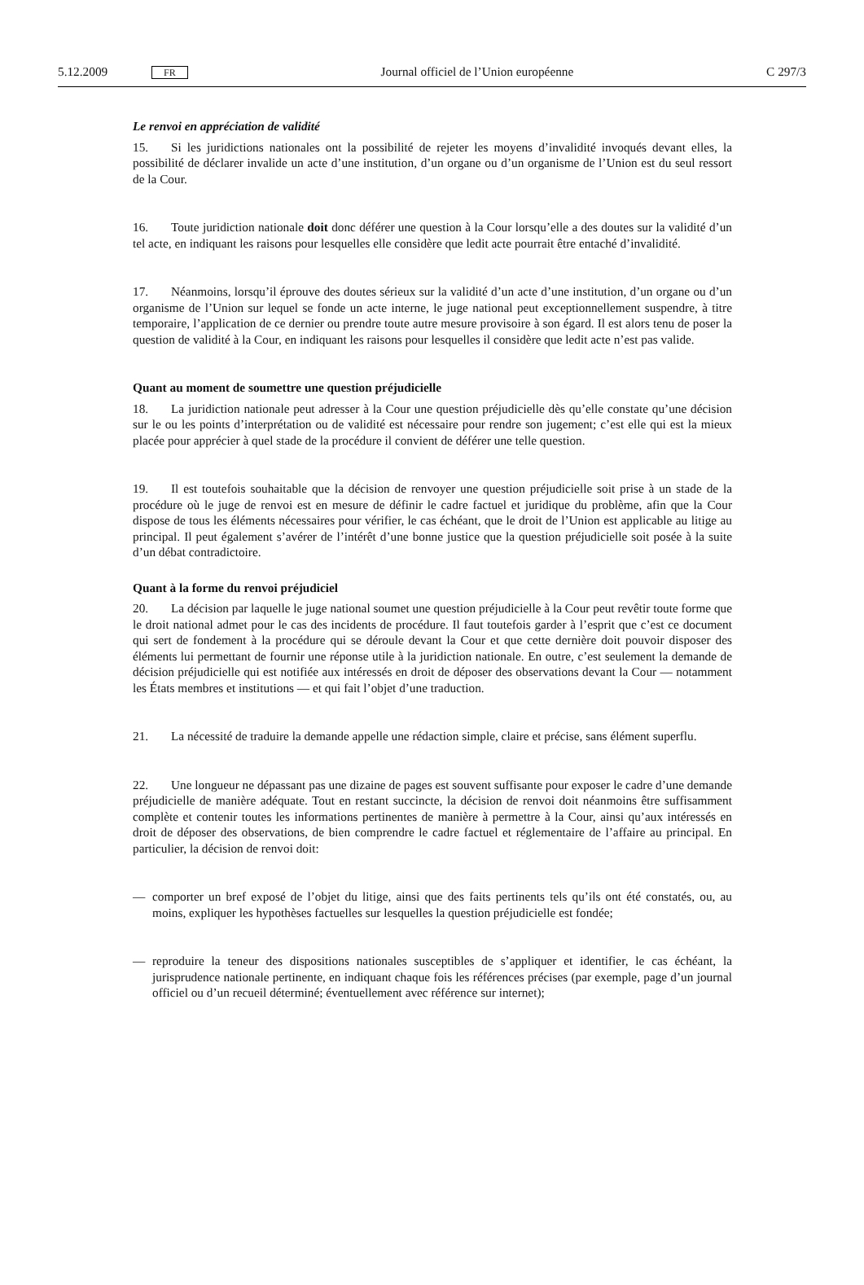5.12.2009 FR Journal officiel de l’Union européenne C 297/3
Le renvoi en appréciation de validité
15. Si les juridictions nationales ont la possibilité de rejeter les moyens d’invalidité invoqués devant elles, la possibilité de déclarer invalide un acte d’une institution, d’un organe ou d’un organisme de l’Union est du seul ressort de la Cour.
16. Toute juridiction nationale doit donc déférer une question à la Cour lorsqu’elle a des doutes sur la validité d’un tel acte, en indiquant les raisons pour lesquelles elle considère que ledit acte pourrait être entaché d’invalidité.
17. Néanmoins, lorsqu’il éprouve des doutes sérieux sur la validité d’un acte d’une institution, d’un organe ou d’un organisme de l’Union sur lequel se fonde un acte interne, le juge national peut exception­nellement suspendre, à titre temporaire, l’application de ce dernier ou prendre toute autre mesure provisoire à son égard. Il est alors tenu de poser la question de validité à la Cour, en indiquant les raisons pour lesquelles il considère que ledit acte n’est pas valide.
Quant au moment de soumettre une question préjudicielle
18. La juridiction nationale peut adresser à la Cour une question préjudicielle dès qu’elle constate qu’une décision sur le ou les points d’interprétation ou de validité est nécessaire pour rendre son jugement; c’est elle qui est la mieux placée pour apprécier à quel stade de la procédure il convient de déférer une telle question.
19. Il est toutefois souhaitable que la décision de renvoyer une question préjudicielle soit prise à un stade de la procédure où le juge de renvoi est en mesure de définir le cadre factuel et juridique du problème, afin que la Cour dispose de tous les éléments nécessaires pour vérifier, le cas échéant, que le droit de l’Union est applicable au litige au principal. Il peut également s’avérer de l’intérêt d’une bonne justice que la question préjudicielle soit posée à la suite d’un débat contradictoire.
Quant à la forme du renvoi préjudiciel
20. La décision par laquelle le juge national soumet une question préjudicielle à la Cour peut revêtir toute forme que le droit national admet pour le cas des incidents de procédure. Il faut toutefois garder à l’esprit que c’est ce document qui sert de fondement à la procédure qui se déroule devant la Cour et que cette dernière doit pouvoir disposer des éléments lui permettant de fournir une réponse utile à la juridiction nationale. En outre, c’est seulement la demande de décision préjudicielle qui est notifiée aux intéressés en droit de déposer des observations devant la Cour — notamment les États membres et institutions — et qui fait l’objet d’une traduction.
21. La nécessité de traduire la demande appelle une rédaction simple, claire et précise, sans élément superflu.
22. Une longueur ne dépassant pas une dizaine de pages est souvent suffisante pour exposer le cadre d’une demande préjudicielle de manière adéquate. Tout en restant succincte, la décision de renvoi doit néanmoins être suffisamment complète et contenir toutes les informations pertinentes de manière à permettre à la Cour, ainsi qu’aux intéressés en droit de déposer des observations, de bien comprendre le cadre factuel et réglementaire de l’affaire au principal. En particulier, la décision de renvoi doit:
— comporter un bref exposé de l’objet du litige, ainsi que des faits pertinents tels qu’ils ont été constatés, ou, au moins, expliquer les hypothèses factuelles sur lesquelles la question préjudicielle est fondée;
— reproduire la teneur des dispositions nationales susceptibles de s’appliquer et identifier, le cas échéant, la jurisprudence nationale pertinente, en indiquant chaque fois les références précises (par exemple, page d’un journal officiel ou d’un recueil déterminé; éventuellement avec référence sur internet);